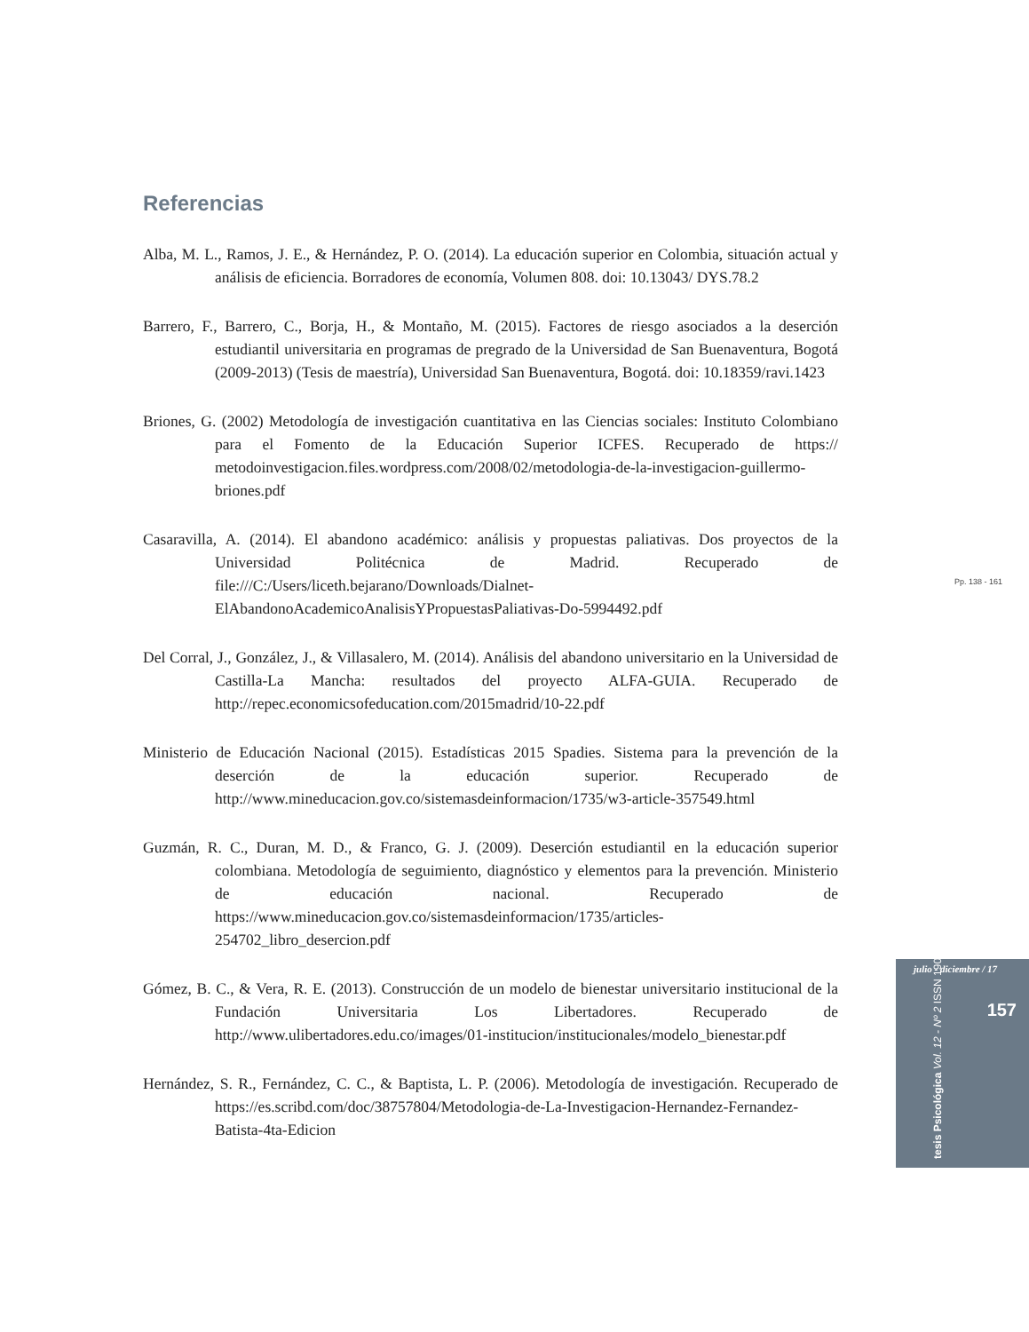Referencias
Alba, M. L., Ramos, J. E., & Hernández, P. O. (2014). La educación superior en Colombia, situación actual y análisis de eficiencia. Borradores de economía, Volumen 808. doi: 10.13043/ DYS.78.2
Barrero, F., Barrero, C., Borja, H., & Montaño, M. (2015). Factores de riesgo asociados a la deserción estudiantil universitaria en programas de pregrado de la Universidad de San Buenaventura, Bogotá (2009-2013) (Tesis de maestría), Universidad San Buenaventura, Bogotá. doi: 10.18359/ravi.1423
Briones, G. (2002) Metodología de investigación cuantitativa en las Ciencias sociales: Instituto Colombiano para el Fomento de la Educación Superior ICFES. Recuperado de https:// metodoinvestigacion.files.wordpress.com/2008/02/metodologia-de-la-investigacion-guillermo-briones.pdf
Casaravilla, A. (2014). El abandono académico: análisis y propuestas paliativas. Dos proyectos de la Universidad Politécnica de Madrid. Recuperado de file:///C:/Users/liceth.bejarano/Downloads/Dialnet-ElAbandonoAcademicoAnalisisYPropuestasPaliativas-Do-5994492.pdf
Del Corral, J., González, J., & Villasalero, M. (2014). Análisis del abandono universitario en la Universidad de Castilla-La Mancha: resultados del proyecto ALFA-GUIA. Recuperado de http://repec.economicsofeducation.com/2015madrid/10-22.pdf
Ministerio de Educación Nacional (2015). Estadísticas 2015 Spadies. Sistema para la prevención de la deserción de la educación superior. Recuperado de http://www.mineducacion.gov.co/sistemasdeinformacion/1735/w3-article-357549.html
Guzmán, R. C., Duran, M. D., & Franco, G. J. (2009). Deserción estudiantil en la educación superior colombiana. Metodología de seguimiento, diagnóstico y elementos para la prevención. Ministerio de educación nacional. Recuperado de https://www.mineducacion.gov.co/sistemasdeinformacion/1735/articles-254702_libro_desercion.pdf
Gómez, B. C., & Vera, R. E. (2013). Construcción de un modelo de bienestar universitario institucional de la Fundación Universitaria Los Libertadores. Recuperado de http://www.ulibertadores.edu.co/images/01-institucion/institucionales/modelo_bienestar.pdf
Hernández, S. R., Fernández, C. C., & Baptista, L. P. (2006). Metodología de investigación. Recuperado de https://es.scribd.com/doc/38757804/Metodologia-de-La-Investigacion-Hernandez-Fernandez-Batista-4ta-Edicion
Pp. 138 - 161
julio - diciembre / 17
157
tesis Psicológica Vol. 12 - Nº 2 ISSN 1909-8391